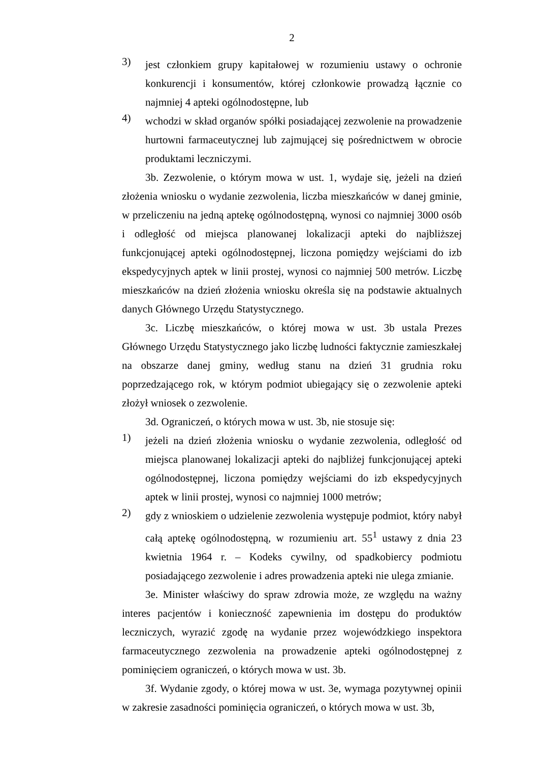2
3)
jest członkiem grupy kapitałowej w rozumieniu ustawy o ochronie konkurencji i konsumentów, której członkowie prowadzą łącznie co najmniej 4 apteki ogólnodostępne, lub
4)
wchodzi w skład organów spółki posiadającej zezwolenie na prowadzenie hurtowni farmaceutycznej lub zajmującej się pośrednictwem w obrocie produktami leczniczymi.
3b. Zezwolenie, o którym mowa w ust. 1, wydaje się, jeżeli na dzień złożenia wniosku o wydanie zezwolenia, liczba mieszkańców w danej gminie, w przeliczeniu na jedną aptekę ogólnodostępną, wynosi co najmniej 3000 osób i odległość od miejsca planowanej lokalizacji apteki do najbliższej funkcjonującej apteki ogólnodostępnej, liczona pomiędzy wejściami do izb ekspedycyjnych aptek w linii prostej, wynosi co najmniej 500 metrów. Liczbę mieszkańców na dzień złożenia wniosku określa się na podstawie aktualnych danych Głównego Urzędu Statystycznego.
3c. Liczbę mieszkańców, o której mowa w ust. 3b ustala Prezes Głównego Urzędu Statystycznego jako liczbę ludności faktycznie zamieszkałej na obszarze danej gminy, według stanu na dzień 31 grudnia roku poprzedzającego rok, w którym podmiot ubiegający się o zezwolenie apteki złożył wniosek o zezwolenie.
3d. Ograniczeń, o których mowa w ust. 3b, nie stosuje się:
1)
jeżeli na dzień złożenia wniosku o wydanie zezwolenia, odległość od miejsca planowanej lokalizacji apteki do najbliżej funkcjonującej apteki ogólnodostępnej, liczona pomiędzy wejściami do izb ekspedycyjnych aptek w linii prostej, wynosi co najmniej 1000 metrów;
2)
gdy z wnioskiem o udzielenie zezwolenia występuje podmiot, który nabył całą aptekę ogólnodostępną, w rozumieniu art. 55<sup>1</sup> ustawy z dnia 23 kwietnia 1964 r. – Kodeks cywilny, od spadkobiercy podmiotu posiadającego zezwolenie i adres prowadzenia apteki nie ulega zmianie.
3e. Minister właściwy do spraw zdrowia może, ze względu na ważny interes pacjentów i konieczność zapewnienia im dostępu do produktów leczniczych, wyrazić zgodę na wydanie przez wojewódzkiego inspektora farmaceutycznego zezwolenia na prowadzenie apteki ogólnodostępnej z pominięciem ograniczeń, o których mowa w ust. 3b.
3f. Wydanie zgody, o której mowa w ust. 3e, wymaga pozytywnej opinii w zakresie zasadności pominięcia ograniczeń, o których mowa w ust. 3b,